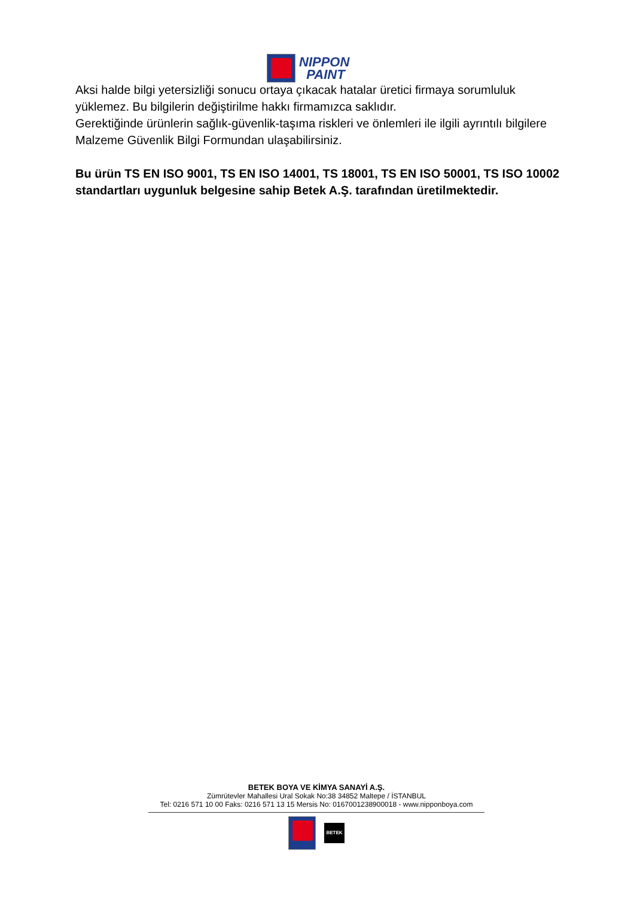NIPPON
PAINT
Aksi halde bilgi yetersizliği sonucu ortaya çıkacak hatalar üretici firmaya sorumluluk yüklemez. Bu bilgilerin değiştirilme hakkı firmamızca saklıdır.
Gerektiğinde ürünlerin sağlık-güvenlik-taşıma riskleri ve önlemleri ile ilgili ayrıntılı bilgilere Malzeme Güvenlik Bilgi Formundan ulaşabilirsiniz.
Bu ürün TS EN ISO 9001, TS EN ISO 14001, TS 18001, TS EN ISO 50001, TS ISO 10002 standartları uygunluk belgesine sahip Betek A.Ş. tarafından üretilmektedir.
BETEK BOYA VE KİMYA SANAYİ A.Ş.
Zümrütevler Mahallesi Ural Sokak No:38 34852 Maltepe / İSTANBUL
Tel: 0216 571 10 00 Faks: 0216 571 13 15 Mersis No: 0167001238900018 - www.nipponboya.com
BETEK